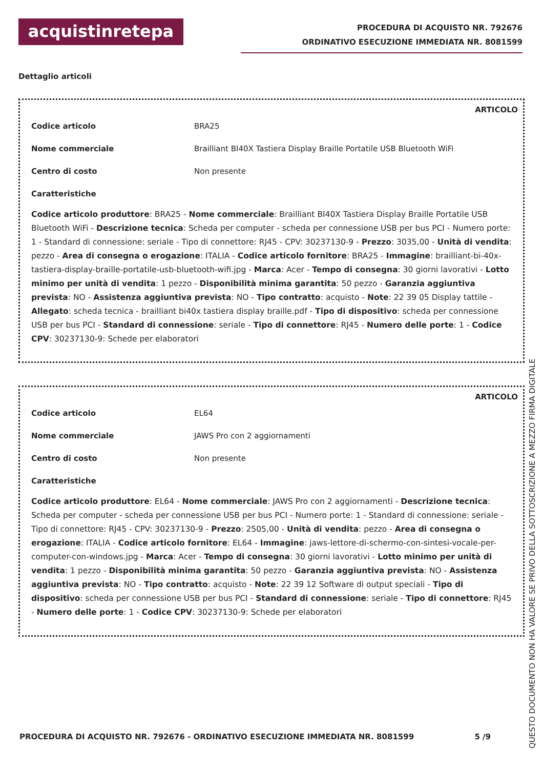acquistinretepa
PROCEDURA DI ACQUISTO NR. 792676
ORDINATIVO ESECUZIONE IMMEDIATA NR. 8081599
Dettaglio articoli
ARTICOLO
Codice articolo BRA25
Nome commerciale Brailliant BI40X Tastiera Display Braille Portatile USB Bluetooth WiFi
Centro di costo Non presente
Caratteristiche
Codice articolo produttore: BRA25 - Nome commerciale: Brailliant BI40X Tastiera Display Braille Portatile USB Bluetooth WiFi - Descrizione tecnica: Scheda per computer - scheda per connessione USB per bus PCI - Numero porte: 1 - Standard di connessione: seriale - Tipo di connettore: RJ45 - CPV: 30237130-9 - Prezzo: 3035,00 - Unità di vendita: pezzo - Area di consegna o erogazione: ITALIA - Codice articolo fornitore: BRA25 - Immagine: brailliant-bi-40x-tastiera-display-braille-portatile-usb-bluetooth-wifi.jpg - Marca: Acer - Tempo di consegna: 30 giorni lavorativi - Lotto minimo per unità di vendita: 1 pezzo - Disponibilità minima garantita: 50 pezzo - Garanzia aggiuntiva prevista: NO - Assistenza aggiuntiva prevista: NO - Tipo contratto: acquisto - Note: 22 39 05 Display tattile - Allegato: scheda tecnica - brailliant bi40x tastiera display braille.pdf - Tipo di dispositivo: scheda per connessione USB per bus PCI - Standard di connessione: seriale - Tipo di connettore: RJ45 - Numero delle porte: 1 - Codice CPV: 30237130-9: Schede per elaboratori
ARTICOLO
Codice articolo EL64
Nome commerciale JAWS Pro con 2 aggiornamenti
Centro di costo Non presente
Caratteristiche
Codice articolo produttore: EL64 - Nome commerciale: JAWS Pro con 2 aggiornamenti - Descrizione tecnica: Scheda per computer - scheda per connessione USB per bus PCI - Numero porte: 1 - Standard di connessione: seriale - Tipo di connettore: RJ45 - CPV: 30237130-9 - Prezzo: 2505,00 - Unità di vendita: pezzo - Area di consegna o erogazione: ITALIA - Codice articolo fornitore: EL64 - Immagine: jaws-lettore-di-schermo-con-sintesi-vocale-per-computer-con-windows.jpg - Marca: Acer - Tempo di consegna: 30 giorni lavorativi - Lotto minimo per unità di vendita: 1 pezzo - Disponibilità minima garantita: 50 pezzo - Garanzia aggiuntiva prevista: NO - Assistenza aggiuntiva prevista: NO - Tipo contratto: acquisto - Note: 22 39 12 Software di output speciali - Tipo di dispositivo: scheda per connessione USB per bus PCI - Standard di connessione: seriale - Tipo di connettore: RJ45 - Numero delle porte: 1 - Codice CPV: 30237130-9: Schede per elaboratori
PROCEDURA DI ACQUISTO NR. 792676 - ORDINATIVO ESECUZIONE IMMEDIATA NR. 8081599 5 /9
QUESTO DOCUMENTO NON HA VALORE SE PRIVO DELLA SOTTOSCRIZIONE A MEZZO FIRMA DIGITALE